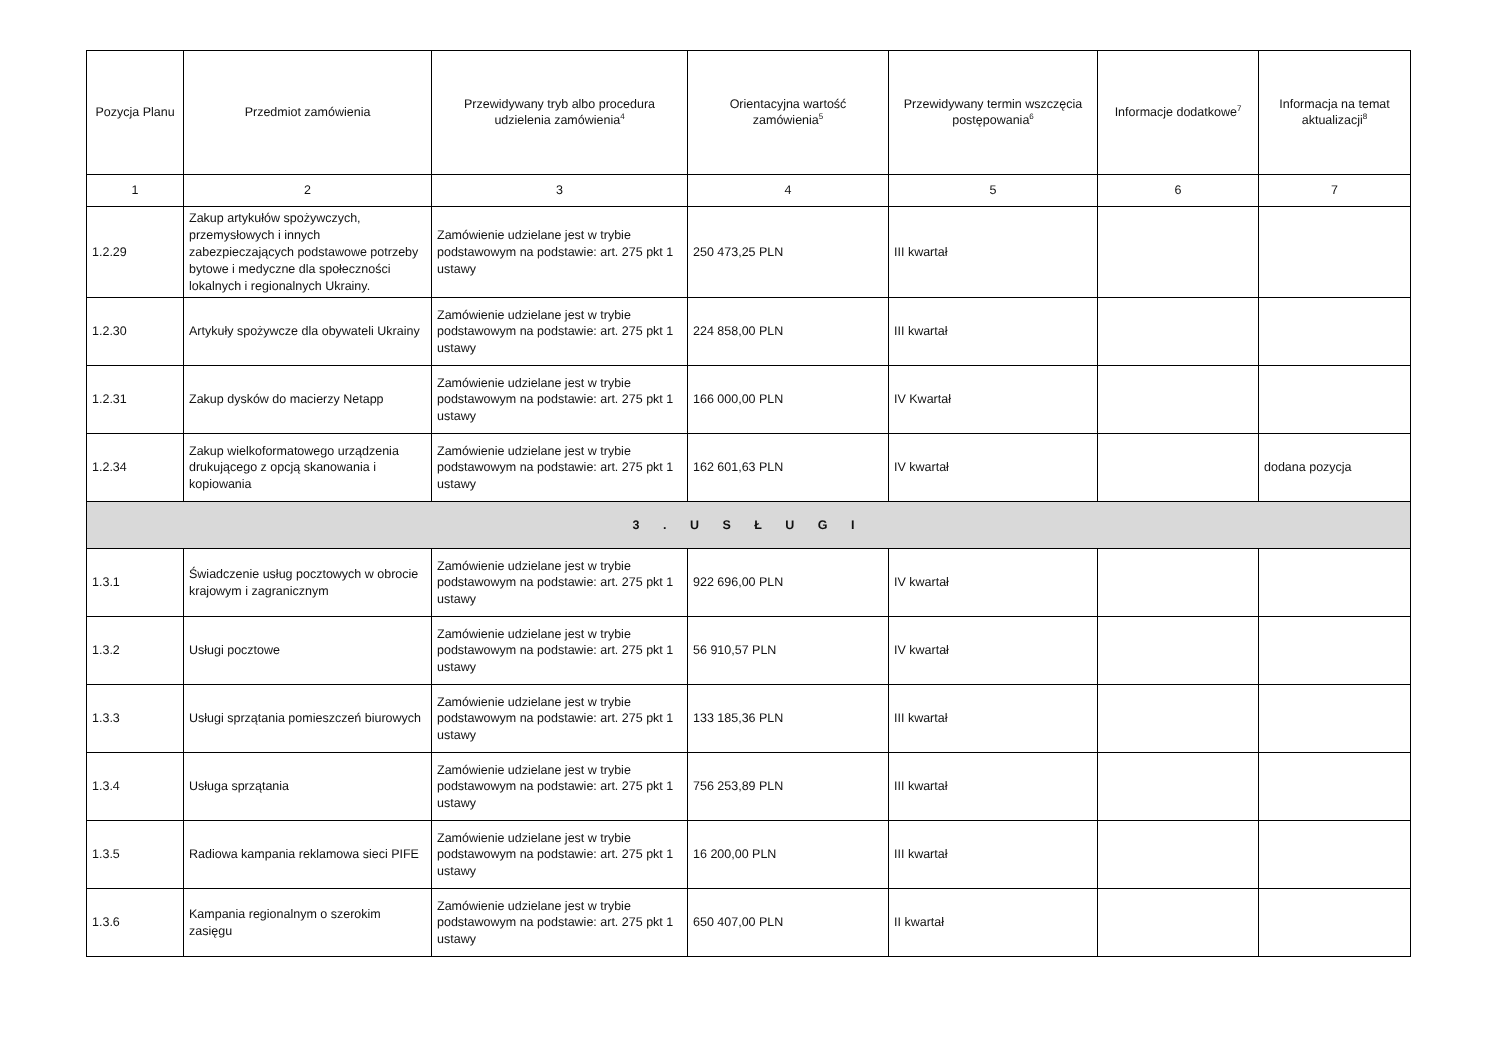| Pozycja Planu | Przedmiot zamówienia | Przewidywany tryb albo procedura udzielenia zamówienia<sup>4</sup> | Orientacyjna wartość zamówienia<sup>5</sup> | Przewidywany termin wszczęcia postępowania<sup>6</sup> | Informacje dodatkowe<sup>7</sup> | Informacja na temat aktualizacji<sup>8</sup> |
| --- | --- | --- | --- | --- | --- | --- |
| 1 | 2 | 3 | 4 | 5 | 6 | 7 |
| 1.2.29 | Zakup artykułów spożywczych, przemysłowych i innych zabezpieczających podstawowe potrzeby bytowe i medyczne dla społeczności lokalnych i regionalnych Ukrainy. | Zamówienie udzielane jest w trybie podstawowym na podstawie: art. 275 pkt 1 ustawy | 250 473,25 PLN | III kwartał | | |
| 1.2.30 | Artykuły spożywcze dla obywateli Ukrainy | Zamówienie udzielane jest w trybie podstawowym na podstawie: art. 275 pkt 1 ustawy | 224 858,00 PLN | III kwartał | | |
| 1.2.31 | Zakup dysków do macierzy Netapp | Zamówienie udzielane jest w trybie podstawowym na podstawie: art. 275 pkt 1 ustawy | 166 000,00 PLN | IV Kwartał | | |
| 1.2.34 | Zakup wielkoformatowego urządzenia drukującego z opcją skanowania i kopiowania | Zamówienie udzielane jest w trybie podstawowym na podstawie: art. 275 pkt 1 ustawy | 162 601,63 PLN | IV kwartał | | dodana pozycja |
| 3 . U S Ł U G I | | | | | | |
| 1.3.1 | Świadczenie usług pocztowych w obrocie krajowym i zagranicznym | Zamówienie udzielane jest w trybie podstawowym na podstawie: art. 275 pkt 1 ustawy | 922 696,00 PLN | IV kwartał | | |
| 1.3.2 | Usługi pocztowe | Zamówienie udzielane jest w trybie podstawowym na podstawie: art. 275 pkt 1 ustawy | 56 910,57 PLN | IV kwartał | | |
| 1.3.3 | Usługi sprzątania pomieszczeń biurowych | Zamówienie udzielane jest w trybie podstawowym na podstawie: art. 275 pkt 1 ustawy | 133 185,36 PLN | III kwartał | | |
| 1.3.4 | Usługa sprzątania | Zamówienie udzielane jest w trybie podstawowym na podstawie: art. 275 pkt 1 ustawy | 756 253,89 PLN | III kwartał | | |
| 1.3.5 | Radiowa kampania reklamowa sieci PIFE | Zamówienie udzielane jest w trybie podstawowym na podstawie: art. 275 pkt 1 ustawy | 16 200,00 PLN | III kwartał | | |
| 1.3.6 | Kampania regionalnym o szerokim zasięgu | Zamówienie udzielane jest w trybie podstawowym na podstawie: art. 275 pkt 1 ustawy | 650 407,00 PLN | II kwartał | | |